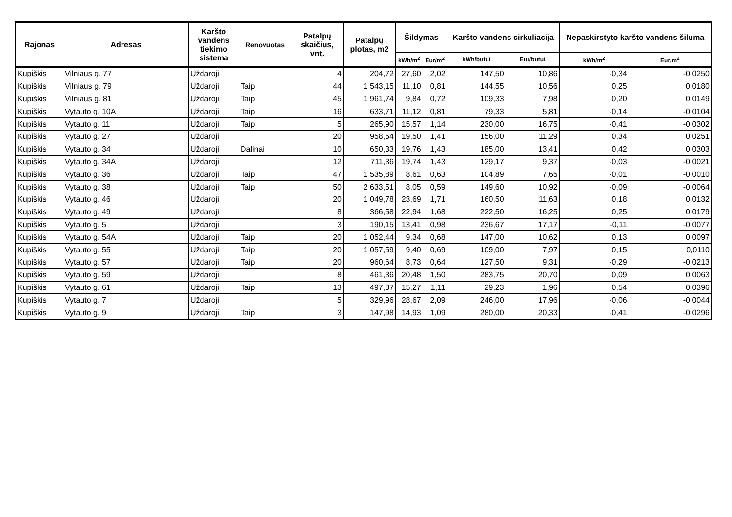| Rajonas | Adresas | Karšto vandens tiekimo sistema | Renovuotas | Patalpų skaičius, vnt. | Patalpų plotas, m2 | Šildymas | | Karšto vandens cirkuliacija | | Nepaskirstyto karšto vandens šiluma | |
| --- | --- | --- | --- | --- | --- | --- | --- | --- | --- | --- | --- |
| | | | | | | kWh/m<sup>2</sup> | Eur/m<sup>2</sup> | kWh/butui | Eur/butui | kWh/m<sup>2</sup> | Eur/m<sup>2</sup> |
| Kupiškis | Vilniaus g. 77 | Uždaroji | | 4 | 204,72 | 27,60 | 2,02 | 147,50 | 10,86 | -0,34 | -0,0250 |
| Kupiškis | Vilniaus g. 79 | Uždaroji | Taip | 44 | 1 543,15 | 11,10 | 0,81 | 144,55 | 10,56 | 0,25 | 0,0180 |
| Kupiškis | Vilniaus g. 81 | Uždaroji | Taip | 45 | 1 961,74 | 9,84 | 0,72 | 109,33 | 7,98 | 0,20 | 0,0149 |
| Kupiškis | Vytauto g. 10A | Uždaroji | Taip | 16 | 633,71 | 11,12 | 0,81 | 79,33 | 5,81 | -0,14 | -0,0104 |
| Kupiškis | Vytauto g. 11 | Uždaroji | Taip | 5 | 265,90 | 15,57 | 1,14 | 230,00 | 16,75 | -0,41 | -0,0302 |
| Kupiškis | Vytauto g. 27 | Uždaroji | | 20 | 958,54 | 19,50 | 1,41 | 156,00 | 11,29 | 0,34 | 0,0251 |
| Kupiškis | Vytauto g. 34 | Uždaroji | Dalinai | 10 | 650,33 | 19,76 | 1,43 | 185,00 | 13,41 | 0,42 | 0,0303 |
| Kupiškis | Vytauto g. 34A | Uždaroji | | 12 | 711,36 | 19,74 | 1,43 | 129,17 | 9,37 | -0,03 | -0,0021 |
| Kupiškis | Vytauto g. 36 | Uždaroji | Taip | 47 | 1 535,89 | 8,61 | 0,63 | 104,89 | 7,65 | -0,01 | -0,0010 |
| Kupiškis | Vytauto g. 38 | Uždaroji | Taip | 50 | 2 633,51 | 8,05 | 0,59 | 149,60 | 10,92 | -0,09 | -0,0064 |
| Kupiškis | Vytauto g. 46 | Uždaroji | | 20 | 1 049,78 | 23,69 | 1,71 | 160,50 | 11,63 | 0,18 | 0,0132 |
| Kupiškis | Vytauto g. 49 | Uždaroji | | 8 | 366,58 | 22,94 | 1,68 | 222,50 | 16,25 | 0,25 | 0,0179 |
| Kupiškis | Vytauto g. 5 | Uždaroji | | 3 | 190,15 | 13,41 | 0,98 | 236,67 | 17,17 | -0,11 | -0,0077 |
| Kupiškis | Vytauto g. 54A | Uždaroji | Taip | 20 | 1 052,44 | 9,34 | 0,68 | 147,00 | 10,62 | 0,13 | 0,0097 |
| Kupiškis | Vytauto g. 55 | Uždaroji | Taip | 20 | 1 057,59 | 9,40 | 0,69 | 109,00 | 7,97 | 0,15 | 0,0110 |
| Kupiškis | Vytauto g. 57 | Uždaroji | Taip | 20 | 960,64 | 8,73 | 0,64 | 127,50 | 9,31 | -0,29 | -0,0213 |
| Kupiškis | Vytauto g. 59 | Uždaroji | | 8 | 461,36 | 20,48 | 1,50 | 283,75 | 20,70 | 0,09 | 0,0063 |
| Kupiškis | Vytauto g. 61 | Uždaroji | Taip | 13 | 497,87 | 15,27 | 1,11 | 29,23 | 1,96 | 0,54 | 0,0396 |
| Kupiškis | Vytauto g. 7 | Uždaroji | | 5 | 329,96 | 28,67 | 2,09 | 246,00 | 17,96 | -0,06 | -0,0044 |
| Kupiškis | Vytauto g. 9 | Uždaroji | Taip | 3 | 147,98 | 14,93 | 1,09 | 280,00 | 20,33 | -0,41 | -0,0296 |